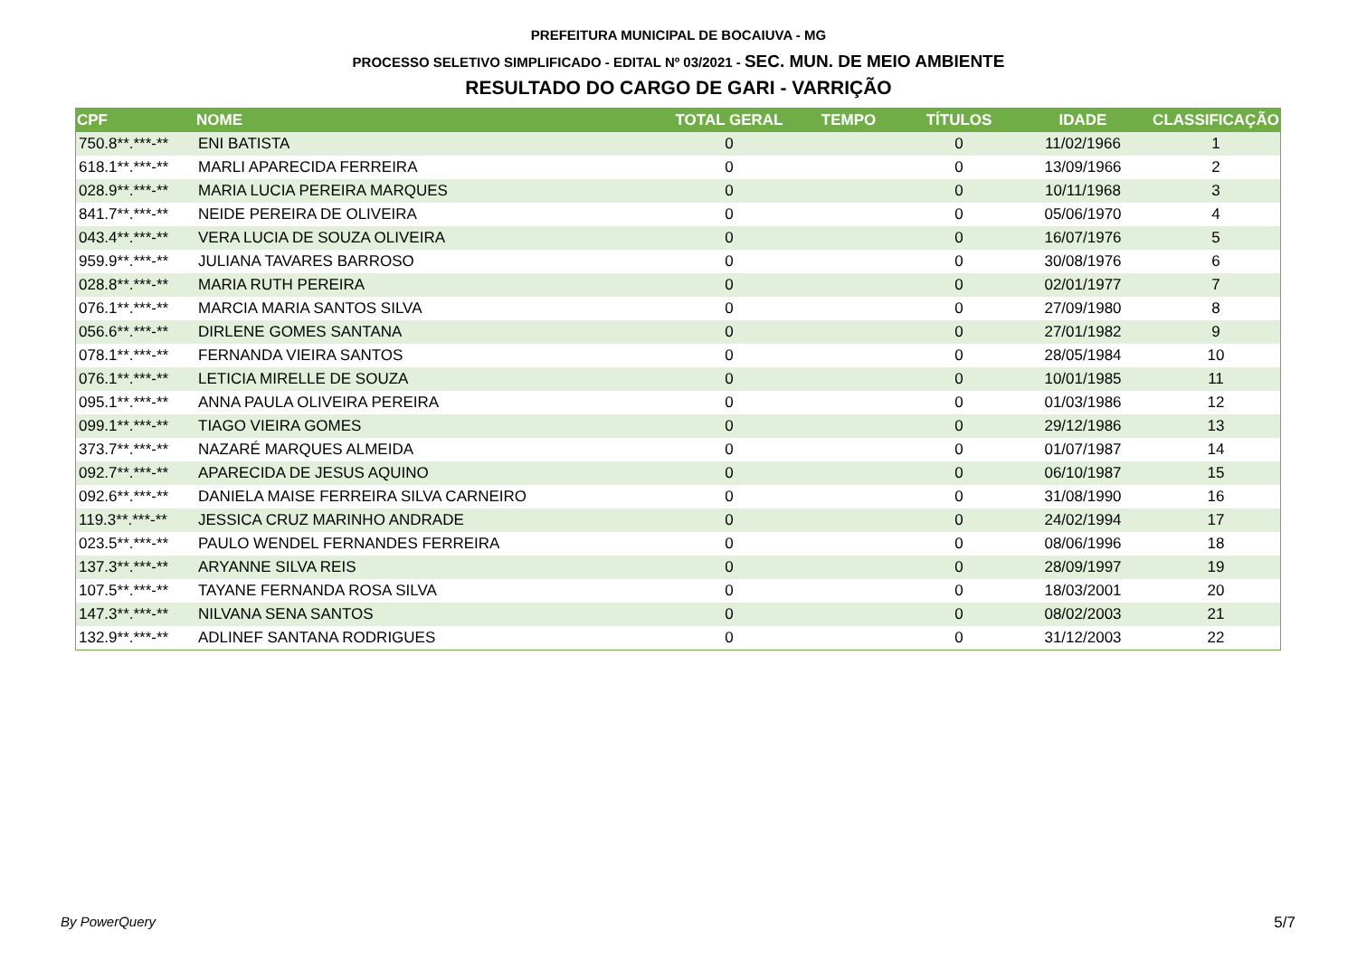PREFEITURA MUNICIPAL DE BOCAIUVA - MG
PROCESSO SELETIVO SIMPLIFICADO - EDITAL Nº 03/2021 - SEC. MUN. DE MEIO AMBIENTE
RESULTADO DO CARGO DE GARI - VARRIÇÃO
| CPF | NOME | TOTAL GERAL | TEMPO | TÍTULOS | IDADE | CLASSIFICAÇÃO |
| --- | --- | --- | --- | --- | --- | --- |
| 750.8**.***-** | ENI BATISTA | 0 | | 0 | 11/02/1966 | 1 |
| 618.1**.***-** | MARLI APARECIDA FERREIRA | 0 | | 0 | 13/09/1966 | 2 |
| 028.9**.***-** | MARIA LUCIA PEREIRA MARQUES | 0 | | 0 | 10/11/1968 | 3 |
| 841.7**.***-** | NEIDE PEREIRA DE OLIVEIRA | 0 | | 0 | 05/06/1970 | 4 |
| 043.4**.***-** | VERA LUCIA DE SOUZA OLIVEIRA | 0 | | 0 | 16/07/1976 | 5 |
| 959.9**.***-** | JULIANA TAVARES BARROSO | 0 | | 0 | 30/08/1976 | 6 |
| 028.8**.***-** | MARIA RUTH PEREIRA | 0 | | 0 | 02/01/1977 | 7 |
| 076.1**.***-** | MARCIA MARIA SANTOS SILVA | 0 | | 0 | 27/09/1980 | 8 |
| 056.6**.***-** | DIRLENE GOMES SANTANA | 0 | | 0 | 27/01/1982 | 9 |
| 078.1**.***-** | FERNANDA VIEIRA SANTOS | 0 | | 0 | 28/05/1984 | 10 |
| 076.1**.***-** | LETICIA MIRELLE DE SOUZA | 0 | | 0 | 10/01/1985 | 11 |
| 095.1**.***-** | ANNA PAULA OLIVEIRA PEREIRA | 0 | | 0 | 01/03/1986 | 12 |
| 099.1**.***-** | TIAGO VIEIRA GOMES | 0 | | 0 | 29/12/1986 | 13 |
| 373.7**.***-** | NAZARÉ MARQUES ALMEIDA | 0 | | 0 | 01/07/1987 | 14 |
| 092.7**.***-** | APARECIDA DE JESUS AQUINO | 0 | | 0 | 06/10/1987 | 15 |
| 092.6**.***-** | DANIELA MAISE FERREIRA SILVA CARNEIRO | 0 | | 0 | 31/08/1990 | 16 |
| 119.3**.***-** | JESSICA CRUZ MARINHO ANDRADE | 0 | | 0 | 24/02/1994 | 17 |
| 023.5**.***-** | PAULO WENDEL FERNANDES FERREIRA | 0 | | 0 | 08/06/1996 | 18 |
| 137.3**.***-** | ARYANNE SILVA REIS | 0 | | 0 | 28/09/1997 | 19 |
| 107.5**.***-** | TAYANE FERNANDA ROSA SILVA | 0 | | 0 | 18/03/2001 | 20 |
| 147.3**.***-** | NILVANA SENA SANTOS | 0 | | 0 | 08/02/2003 | 21 |
| 132.9**.***-** | ADLINEF SANTANA RODRIGUES | 0 | | 0 | 31/12/2003 | 22 |
By PowerQuery 5/7